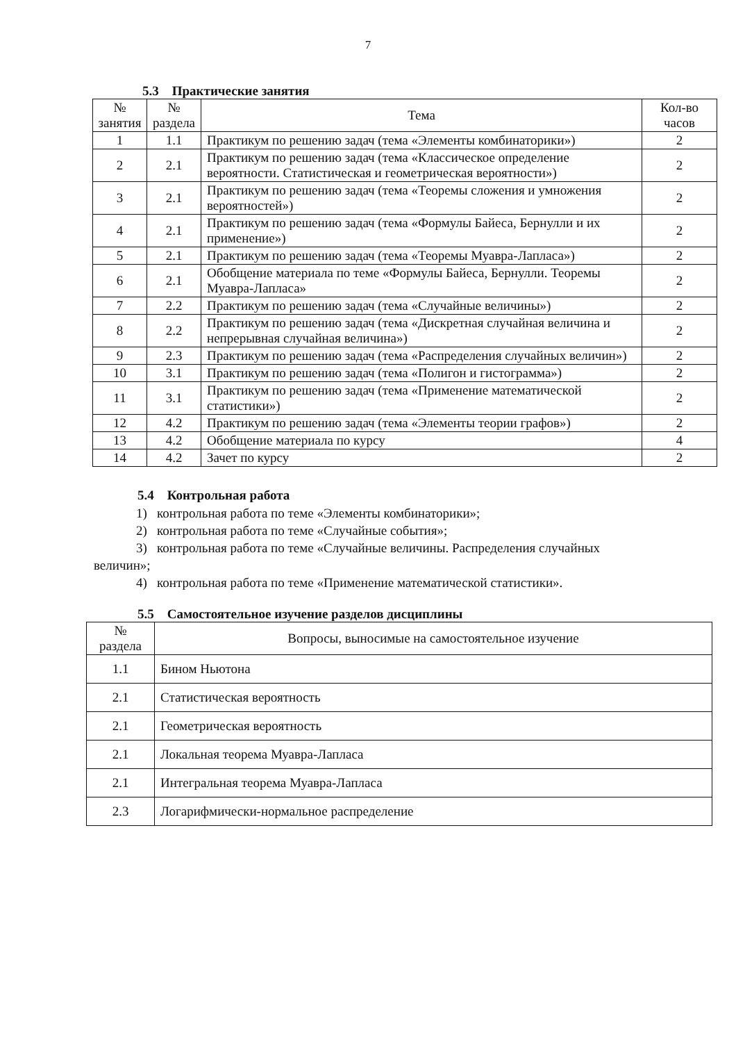7
5.3 Практические занятия
| № занятия | № раздела | Тема | Кол-во часов |
| --- | --- | --- | --- |
| 1 | 1.1 | Практикум по решению задач (тема «Элементы комбинаторики») | 2 |
| 2 | 2.1 | Практикум по решению задач (тема «Классическое определение вероятности. Статистическая и геометрическая вероятности») | 2 |
| 3 | 2.1 | Практикум по решению задач (тема «Теоремы сложения и умножения вероятностей») | 2 |
| 4 | 2.1 | Практикум по решению задач (тема «Формулы Байеса, Бернулли и их применение») | 2 |
| 5 | 2.1 | Практикум по решению задач (тема «Теоремы Муавра-Лапласа») | 2 |
| 6 | 2.1 | Обобщение материала по теме «Формулы Байеса, Бернулли. Теоремы Муавра-Лапласа» | 2 |
| 7 | 2.2 | Практикум по решению задач (тема «Случайные величины») | 2 |
| 8 | 2.2 | Практикум по решению задач (тема «Дискретная случайная величина и непрерывная случайная величина») | 2 |
| 9 | 2.3 | Практикум по решению задач (тема «Распределения случайных величин») | 2 |
| 10 | 3.1 | Практикум по решению задач (тема «Полигон и гистограмма») | 2 |
| 11 | 3.1 | Практикум по решению задач (тема «Применение математической статистики») | 2 |
| 12 | 4.2 | Практикум по решению задач (тема «Элементы теории графов») | 2 |
| 13 | 4.2 | Обобщение материала по курсу | 4 |
| 14 | 4.2 | Зачет по курсу | 2 |
5.4 Контрольная работа
1) контрольная работа по теме «Элементы комбинаторики»;
2) контрольная работа по теме «Случайные события»;
3) контрольная работа по теме «Случайные величины. Распределения случайных
величин»;
4) контрольная работа по теме «Применение математической статистики».
5.5 Самостоятельное изучение разделов дисциплины
| № раздела | Вопросы, выносимые на самостоятельное изучение |
| --- | --- |
| 1.1 | Бином Ньютона |
| 2.1 | Статистическая вероятность |
| 2.1 | Геометрическая вероятность |
| 2.1 | Локальная теорема Муавра-Лапласа |
| 2.1 | Интегральная теорема Муавра-Лапласа |
| 2.3 | Логарифмически-нормальное распределение |